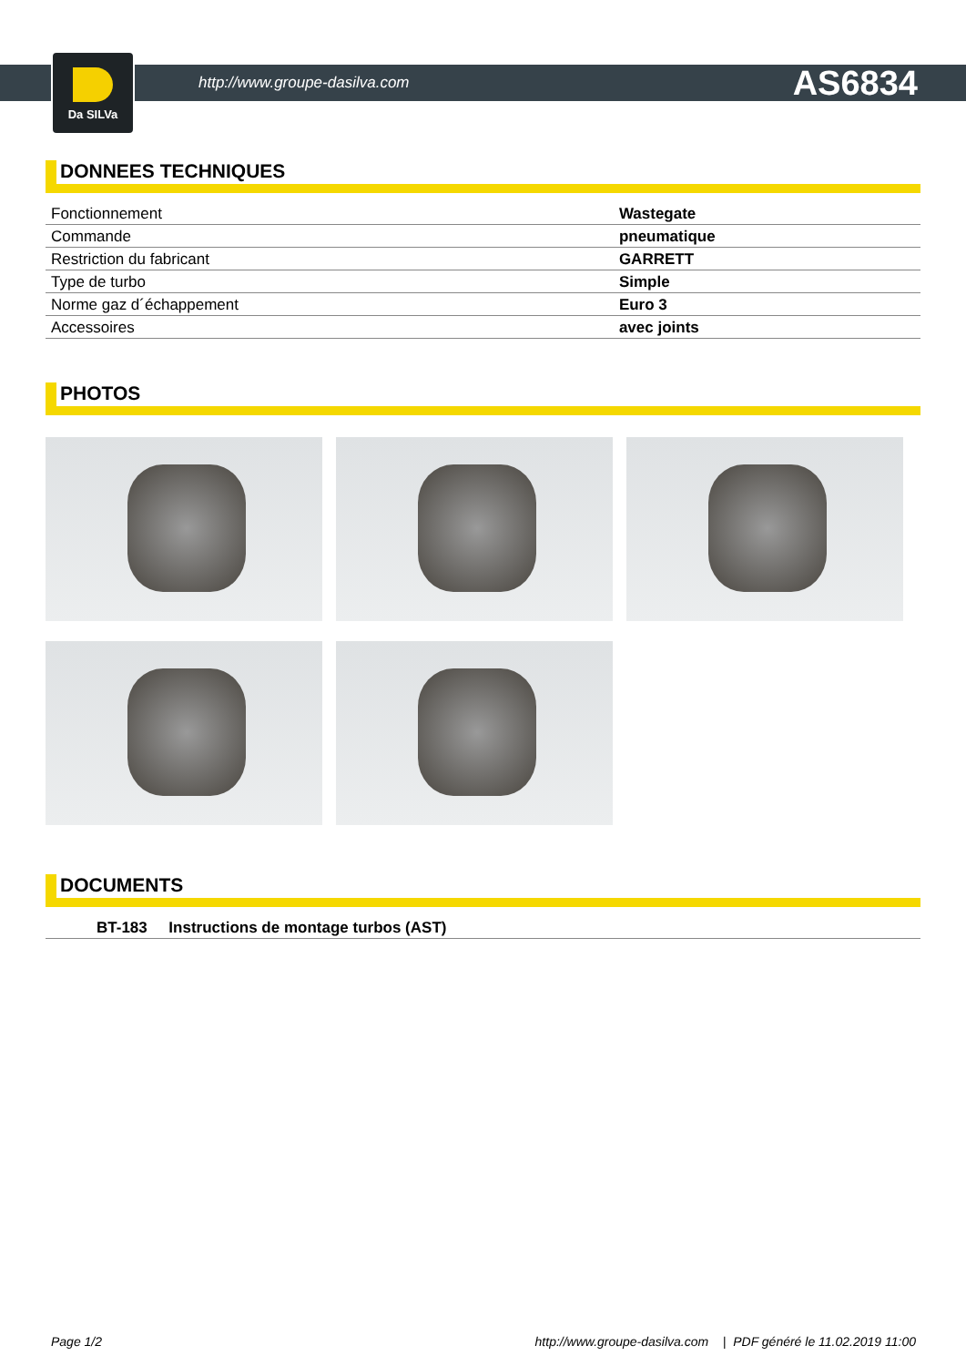Da SILVa
http://www.groupe-dasilva.com AS6834
DONNEES TECHNIQUES
| Fonctionnement | Wastegate |
| Commande | pneumatique |
| Restriction du fabricant | GARRETT |
| Type de turbo | Simple |
| Norme gaz d´échappement | Euro 3 |
| Accessoires | avec joints |
PHOTOS
DOCUMENTS
| BT-183 Instructions de montage turbos (AST) |
Page 1/2 http://www.groupe-dasilva.com | PDF généré le 11.02.2019 11:00